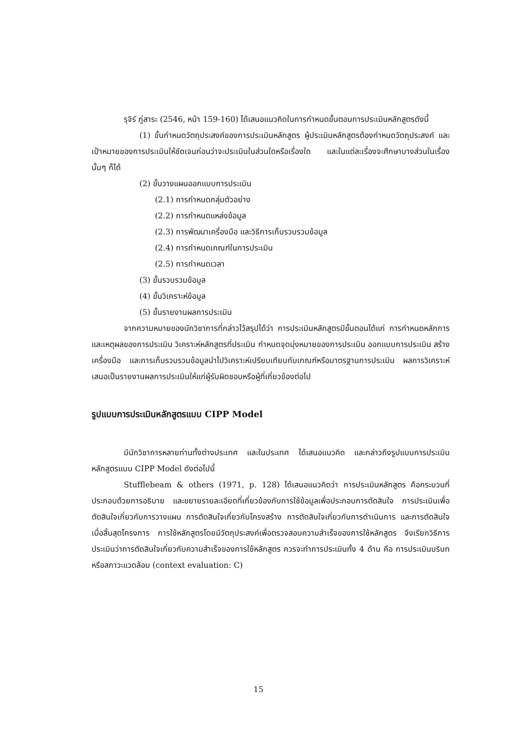รุจิร์ ภู่สาระ (2546, หน้า 159-160) ได้เสนอแนวคิดในการกำหนดขั้นตอนการประเมินหลักสูตรดังนี้
(1) ขั้นกำหนดวัตถุประสงค์ของการประเมินหลักสูตร ผู้ประเมินหลักสูตรต้องกำหนดวัตถุประสงค์ และเป้าหมายของการประเมินให้ชัดเจนก่อนว่าจะประเมินในส่วนใดหรือเรื่องใด และในแต่ละเรื่องจะศึกษาบางส่วนในเรื่องนั้นๆ ก็ได้
(2) ขั้นวางแผนออกแบบการประเมิน
(2.1) การกำหนดกลุ่มตัวอย่าง
(2.2) การกำหนดแหล่งข้อมูล
(2.3) การพัฒนาเครื่องมือ และวิธีการเก็บรวบรวมข้อมูล
(2.4) การกำหนดเกณฑ์ในการประเมิน
(2.5) การกำหนดเวลา
(3) ขั้นรวบรวมข้อมูล
(4) ขั้นวิเคราะห์ข้อมูล
(5) ขั้นรายงานผลการประเมิน
จากความหมายของนักวิชาการที่กล่าวไว้สรุปได้ว่า การประเมินหลักสูตรมีขั้นตอนได้แก่ การกำหนดหลักการ และเหตุผลของการประเมิน วิเคราะห์หลักสูตรที่ประเมิน กำหนดจุดมุ่งหมายของการประเมิน ออกแบบการประเมิน สร้างเครื่องมือ และการเก็บรวบรวมข้อมูลนำไปวิเคราะห์เปรียบเทียบกับเกณฑ์หรือมาตรฐานการประเมิน ผลการวิเคราะห์เสนอเป็นรายงานผลการประเมินให้แก่ผู้รับผิดชอบหรือผู้ที่เกี่ยวข้องต่อไป
รูปแบบการประเมินหลักสูตรแบบ CIPP Model
มีนักวิชาการหลายท่านทั้งต่างประเทศ และในประเทศ ได้เสนอแนวคิด และกล่าวถึงรูปแบบการประเมินหลักสูตรแบบ CIPP Model ดังต่อไปนี้
Stufflebeam & others (1971, p. 128) ได้เสนอแนวคิดว่า การประเมินหลักสูตร คือกระบวนที่ประกอบด้วยการอธิบาย และขยายรายละเอียดที่เกี่ยวข้องกับการใช้ข้อมูลเพื่อประกอบการตัดสินใจ การประเมินเพื่อตัดสินใจเกี่ยวกับการวางแผน การตัดสินใจเกี่ยวกับโครงสร้าง การตัดสินใจเกี่ยวกับการดำเนินการ และการตัดสินใจเมื่อสิ้นสุดโครงการ การใช้หลักสูตรโดยมีวัตถุประสงค์เพื่อตรวจสอบความสำเร็จของการใช้หลักสูตร จึงเรียกวิธีการประเมินว่าการตัดสินใจเกี่ยวกับความสำเร็จของการใช้หลักสูตร ควรจะทำการประเมินทั้ง 4 ด้าน คือ การประเมินบริบทหรือสภาวะแวดล้อม (context evaluation: C)
15